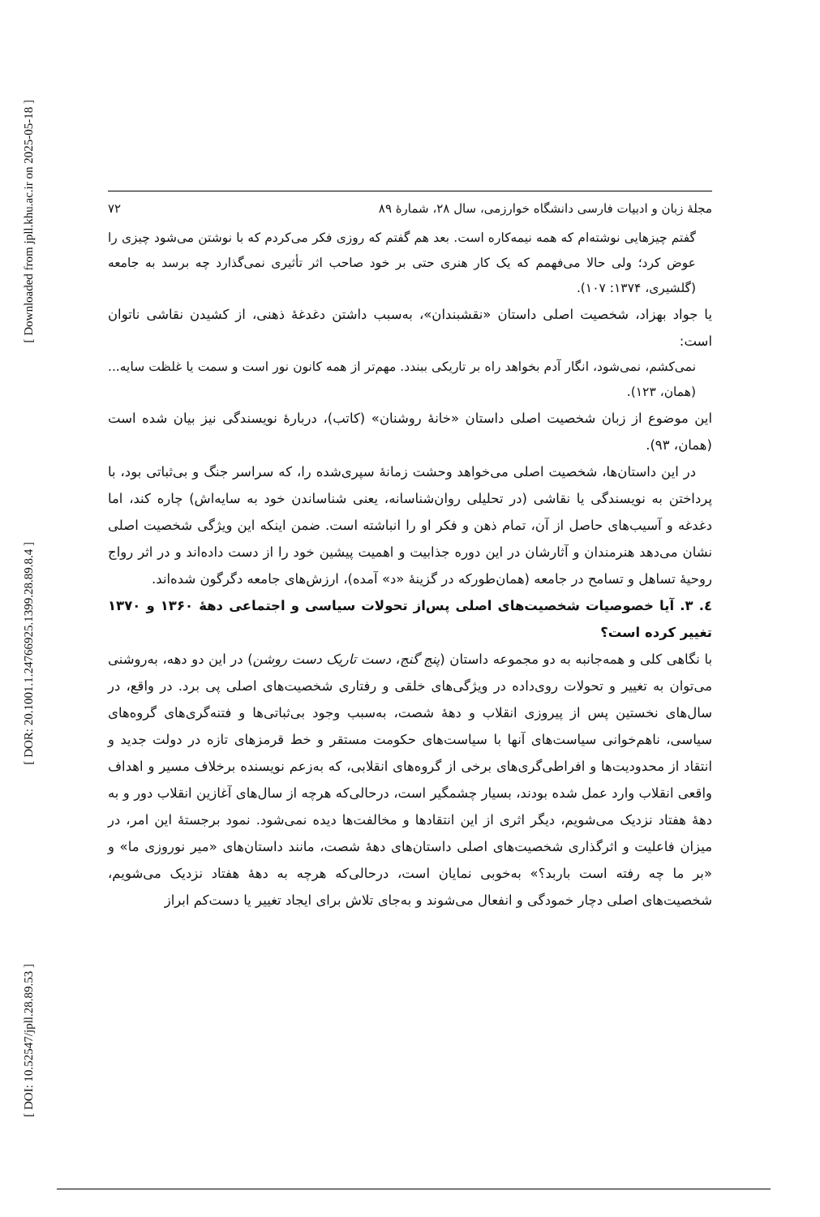[ Downloaded from jpll.khu.ac.ir on 2025-05-18 ]
[ DOR: 20.1001.1.24766925.1399.28.89.8.4 ]
[ DOI: 10.52547/jpll.28.89.53 ]
مجلهٔ زبان و ادبیات فارسی دانشگاه خوارزمی، سال ۲۸، شمارهٔ ۸۹ ۷۲
گفتم چیزهایی نوشته‌ام که همه نیمه‌کاره است. بعد هم گفتم که روزی فکر می‌کردم که با نوشتن می‌شود چیزی را عوض کرد؛ ولی حالا می‌فهمم که یک کار هنری حتی بر خود صاحب اثر تأثیری نمی‌گذارد چه برسد به جامعه (گلشیری، ۱۳۷۴: ۱۰۷).
یا جواد بهزاد، شخصیت اصلی داستان «نقشبندان»، به‌سبب داشتن دغدغهٔ ذهنی، از کشیدن نقاشی ناتوان است:
نمی‌کشم، نمی‌شود، انگار آدم بخواهد راه بر تاریکی ببندد. مهم‌تر از همه کانون نور است و سمت یا غلظت سایه... (همان، ۱۲۳).
این موضوع از زبان شخصیت اصلی داستان «خانهٔ روشنان» (کاتب)، دربارهٔ نویسندگی نیز بیان شده است (همان، ۹۳).
در این داستان‌ها، شخصیت اصلی می‌خواهد وحشت زمانهٔ سپری‌شده را، که سراسر جنگ و بی‌ثباتی بود، با پرداختن به نویسندگی یا نقاشی (در تحلیلی روان‌شناسانه، یعنی شناساندن خود به سایه‌اش) چاره کند، اما دغدغه و آسیب‌های حاصل از آن، تمام ذهن و فکر او را انباشته است. ضمن اینکه این ویژگی شخصیت اصلی نشان می‌دهد هنرمندان و آثارشان در این دوره جذابیت و اهمیت پیشین خود را از دست داده‌اند و در اثر رواج روحیهٔ تساهل و تسامح در جامعه (همان‌طورکه در گزینهٔ «د» آمده)، ارزش‌های جامعه دگرگون شده‌اند.
٤. ۳. آیا خصوصیات شخصیت‌های اصلی پس‌از تحولات سیاسی و اجتماعی دههٔ ۱۳۶۰ و ۱۳۷۰ تغییر کرده است؟
با نگاهی کلی و همه‌جانبه به دو مجموعه داستان (پنج گنج، دست تاریک دست روشن) در این دو دهه، به‌روشنی می‌توان به تغییر و تحولات روی‌داده در ویژگی‌های خلقی و رفتاری شخصیت‌های اصلی پی برد. در واقع، در سال‌های نخستین پس از پیروزی انقلاب و دههٔ شصت، به‌سبب وجود بی‌ثباتی‌ها و فتنه‌گری‌های گروه‌های سیاسی، ناهم‌خوانی سیاست‌های آنها با سیاست‌های حکومت مستقر و خط قرمزهای تازه در دولت جدید و انتقاد از محدودیت‌ها و افراطی‌گری‌های برخی از گروه‌های انقلابی، که به‌زعم نویسنده برخلاف مسیر و اهداف واقعی انقلاب وارد عمل شده بودند، بسیار چشمگیر است، درحالی‌که هرچه از سال‌های آغازین انقلاب دور و به دههٔ هفتاد نزدیک می‌شویم، دیگر اثری از این انتقادها و مخالفت‌ها دیده نمی‌شود. نمود برجستهٔ این امر، در میزان فاعلیت و اثرگذاری شخصیت‌های اصلی داستان‌های دههٔ شصت، مانند داستان‌های «میر نوروزی ما» و «بر ما چه رفته است باربد؟» به‌خوبی نمایان است، درحالی‌که هرچه به دههٔ هفتاد نزدیک می‌شویم، شخصیت‌های اصلی دچار خمودگی و انفعال می‌شوند و به‌جای تلاش برای ایجاد تغییر یا دست‌کم ابراز